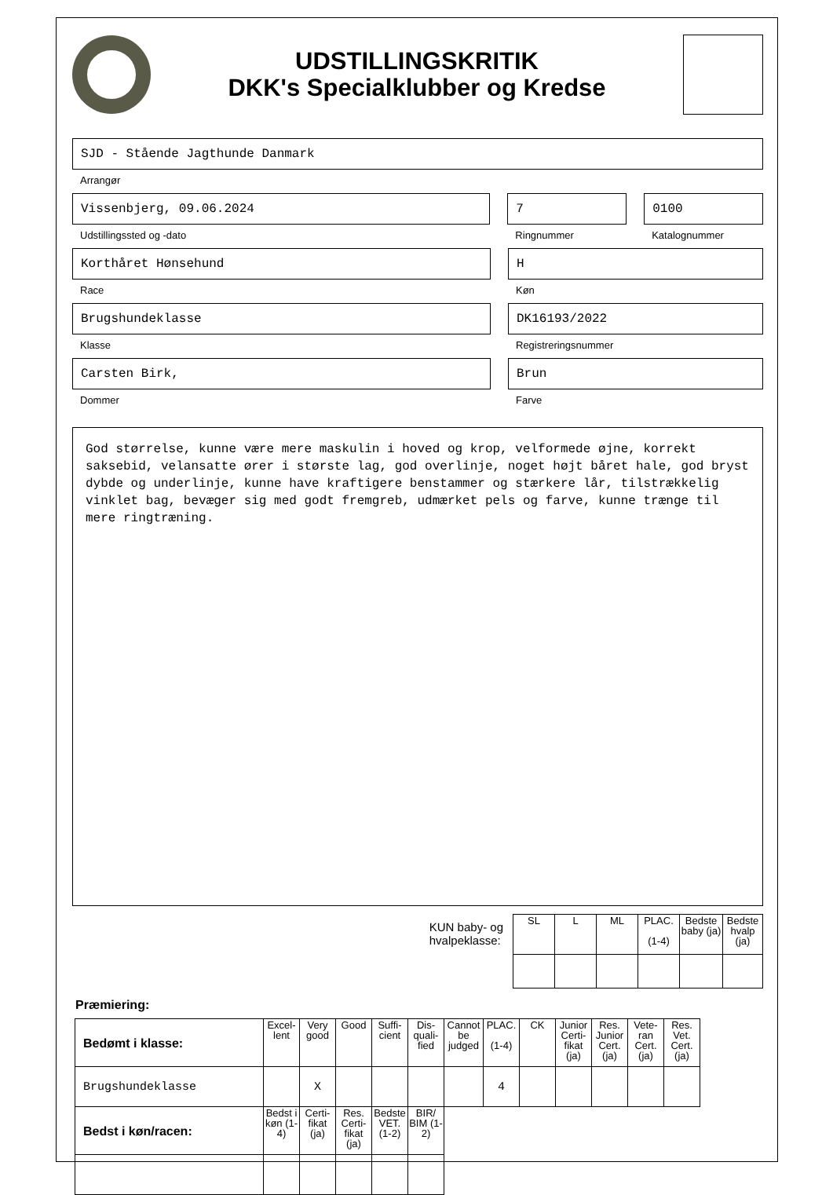UDSTILLINGSKRITIK
DKK's Specialklubber og Kredse
SJD - Stående Jagthunde Danmark
Arrangør
Vissenbjerg, 09.06.2024
Udstillingssted og -dato
7
Ringnummer
0100
Katalognummer
Korthåret Hønsehund
Race
H
Køn
Brugshundeklasse
Klasse
DK16193/2022
Registreringsnummer
Carsten Birk,
Dommer
Brun
Farve
God størrelse, kunne være mere maskulin i hoved og krop, velformede øjne, korrekt saksebid, velansatte ører i største lag, god overlinje, noget højt båret hale, god bryst dybde og underlinje, kunne have kraftigere benstammer og stærkere lår, tilstrækkelig vinklet bag, bevæger sig med godt fremgreb, udmærket pels og farve, kunne trænge til mere ringtræning.
KUN baby- og
hvalpeklasse:
| SL | L | ML | PLAC. (1-4) | Bedste baby (ja) | Bedste hvalp (ja) |
| --- | --- | --- | --- | --- | --- |
Præmiering:
| Bedømt i klasse: | Excel-lent | Very good | Good | Suffi-cient | Dis-quali-fied | Cannot be judged | PLAC. (1-4) | CK | Junior Certi-fikat (ja) | Res. Junior Cert. (ja) | Vete-ran Cert. (ja) | Res. Vet. Cert. (ja) |
| --- | --- | --- | --- | --- | --- | --- | --- | --- | --- | --- | --- | --- |
| Brugshundeklasse | | X | | | | | 4 | | | | | |
| Bedst i køn/racen: | Bedst i køn (1-4) | Certi-fikat (ja) | Res. Certi-fikat (ja) | Bedste VET. (1-2) | BIR/ BIM (1-2) | | | | | | | |